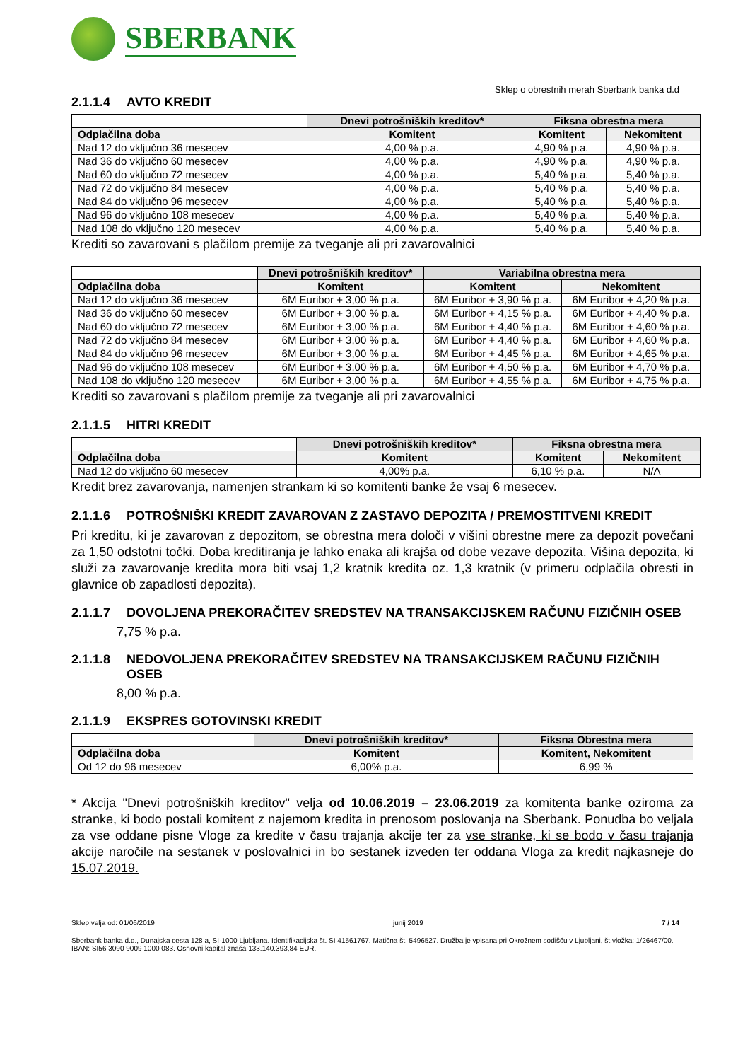SBERBANK
Sklep o obrestnih merah Sberbank banka d.d
2.1.1.4 AVTO KREDIT
| | Dnevi potrošniških kreditov* | Fiksna obrestna mera | |
| --- | --- | --- | --- |
| Odplačilna doba | Komitent | Komitent | Nekomitent |
| Nad 12 do vključno 36 mesecev | 4,00 % p.a. | 4,90 % p.a. | 4,90 % p.a. |
| Nad 36 do vključno 60 mesecev | 4,00 % p.a. | 4,90 % p.a. | 4,90 % p.a. |
| Nad 60 do vključno 72 mesecev | 4,00 % p.a. | 5,40 % p.a. | 5,40 % p.a. |
| Nad 72 do vključno 84 mesecev | 4,00 % p.a. | 5,40 % p.a. | 5,40 % p.a. |
| Nad 84 do vključno 96 mesecev | 4,00 % p.a. | 5,40 % p.a. | 5,40 % p.a. |
| Nad 96 do vključno 108 mesecev | 4,00 % p.a. | 5,40 % p.a. | 5,40 % p.a. |
| Nad 108 do vključno 120 mesecev | 4,00 % p.a. | 5,40 % p.a. | 5,40 % p.a. |
Krediti so zavarovani s plačilom premije za tveganje ali pri zavarovalnici
| | Dnevi potrošniških kreditov* | Variabilna obrestna mera | |
| --- | --- | --- | --- |
| Odplačilna doba | Komitent | Komitent | Nekomitent |
| Nad 12 do vključno 36 mesecev | 6M Euribor + 3,00 % p.a. | 6M Euribor + 3,90 % p.a. | 6M Euribor + 4,20 % p.a. |
| Nad 36 do vključno 60 mesecev | 6M Euribor + 3,00 % p.a. | 6M Euribor + 4,15 % p.a. | 6M Euribor + 4,40 % p.a. |
| Nad 60 do vključno 72 mesecev | 6M Euribor + 3,00 % p.a. | 6M Euribor + 4,40 % p.a. | 6M Euribor + 4,60 % p.a. |
| Nad 72 do vključno 84 mesecev | 6M Euribor + 3,00 % p.a. | 6M Euribor + 4,40 % p.a. | 6M Euribor + 4,60 % p.a. |
| Nad 84 do vključno 96 mesecev | 6M Euribor + 3,00 % p.a. | 6M Euribor + 4,45 % p.a. | 6M Euribor + 4,65 % p.a. |
| Nad 96 do vključno 108 mesecev | 6M Euribor + 3,00 % p.a. | 6M Euribor + 4,50 % p.a. | 6M Euribor + 4,70 % p.a. |
| Nad 108 do vključno 120 mesecev | 6M Euribor + 3,00 % p.a. | 6M Euribor + 4,55 % p.a. | 6M Euribor + 4,75 % p.a. |
Krediti so zavarovani s plačilom premije za tveganje ali pri zavarovalnici
2.1.1.5 HITRI KREDIT
| | Dnevi potrošniških kreditov* | Fiksna obrestna mera | |
| --- | --- | --- | --- |
| Odplačilna doba | Komitent | Komitent | Nekomitent |
| Nad 12 do vključno 60 mesecev | 4,00% p.a. | 6,10 % p.a. | N/A |
Kredit brez zavarovanja, namenjen strankam ki so komitenti banke že vsaj 6 mesecev.
2.1.1.6 POTROŠNIŠKI KREDIT ZAVAROVAN Z ZASTAVO DEPOZITA / PREMOSTITVENI KREDIT
Pri kreditu, ki je zavarovan z depozitom, se obrestna mera določi v višini obrestne mere za depozit povečani za 1,50 odstotni točki. Doba kreditiranja je lahko enaka ali krajša od dobe vezave depozita. Višina depozita, ki služi za zavarovanje kredita mora biti vsaj 1,2 kratnik kredita oz. 1,3 kratnik (v primeru odplačila obresti in glavnice ob zapadlosti depozita).
2.1.1.7 DOVOLJENA PREKORAČITEV SREDSTEV NA TRANSAKCIJSKEM RAČUNU FIZIČNIH OSEB
7,75 % p.a.
2.1.1.8 NEDOVOLJENA PREKORAČITEV SREDSTEV NA TRANSAKCIJSKEM RAČUNU FIZIČNIH OSEB
8,00 % p.a.
2.1.1.9 EKSPRES GOTOVINSKI KREDIT
| | Dnevi potrošniških kreditov* | Fiksna Obrestna mera |
| --- | --- | --- |
| Odplačilna doba | Komitent | Komitent, Nekomitent |
| Od 12 do 96 mesecev | 6,00% p.a. | 6,99 % |
* Akcija "Dnevi potrošniških kreditov" velja od 10.06.2019 – 23.06.2019 za komitenta banke oziroma za stranke, ki bodo postali komitent z najemom kredita in prenosom poslovanja na Sberbank. Ponudba bo veljala za vse oddane pisne Vloge za kredite v času trajanja akcije ter za vse stranke, ki se bodo v času trajanja akcije naročile na sestanek v poslovalnici in bo sestanek izveden ter oddana Vloga za kredit najkasneje do 15.07.2019.
Sklep velja od: 01/06/2019 junij 2019 7 / 14
Sberbank banka d.d., Dunajska cesta 128 a, SI-1000 Ljubljana. Identifikacijska št. SI 41561767. Matična št. 5496527. Družba je vpisana pri Okrožnem sodišču v Ljubljani, št.vložka: 1/26467/00. IBAN: SI56 3090 9009 1000 083. Osnovni kapital znaša 133.140.393,84 EUR.